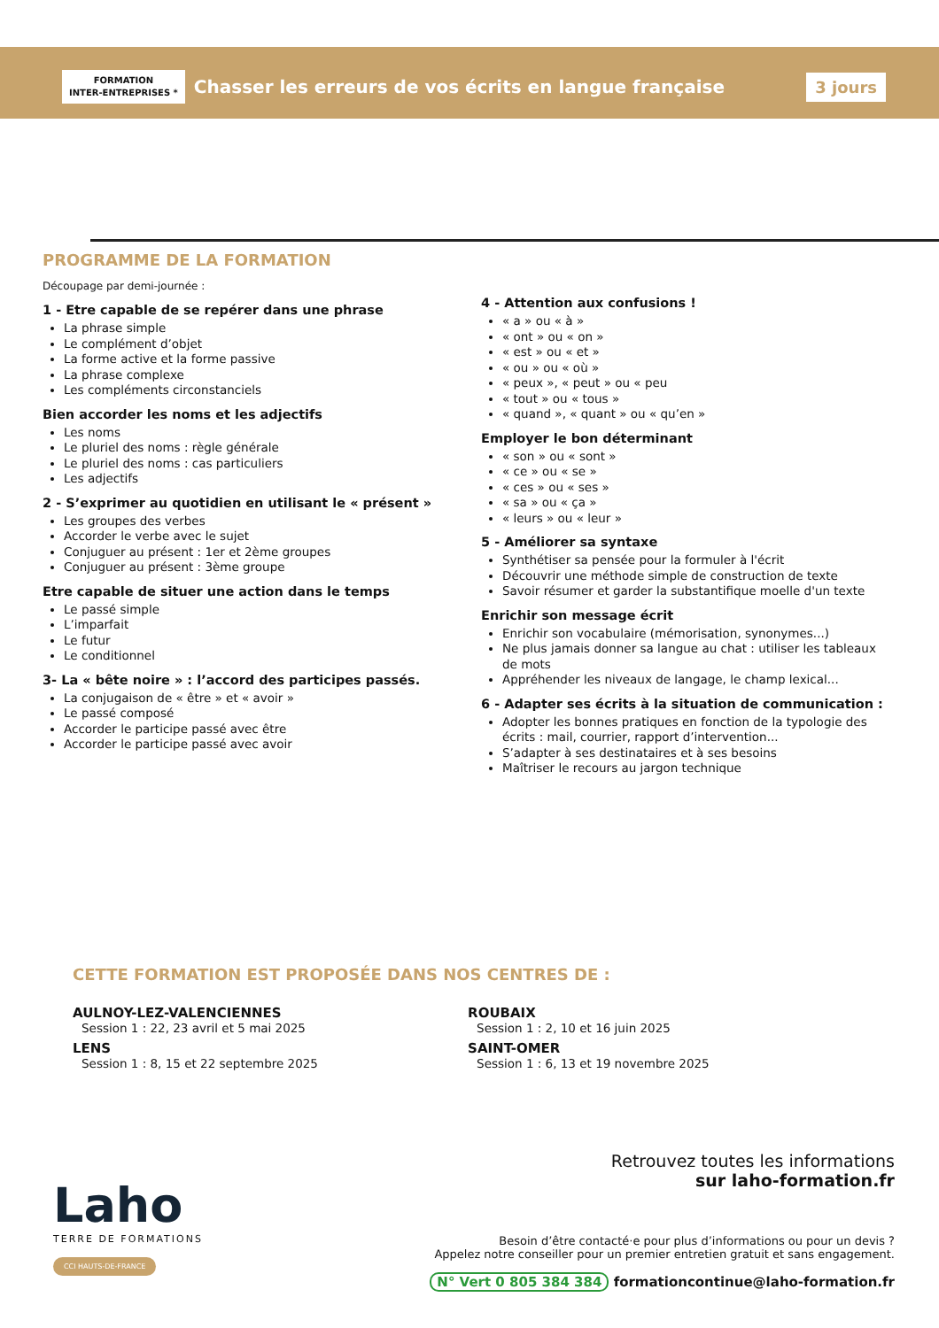FORMATION
INTER-ENTREPRISES *
Chasser les erreurs de vos écrits en langue française
3 jours
PROGRAMME DE LA FORMATION
Découpage par demi-journée :
1 - Etre capable de se repérer dans une phrase
La phrase simple
Le complément d’objet
La forme active et la forme passive
La phrase complexe
Les compléments circonstanciels
Bien accorder les noms et les adjectifs
Les noms
Le pluriel des noms : règle générale
Le pluriel des noms : cas particuliers
Les adjectifs
2 - S’exprimer au quotidien en utilisant le « présent »
Les groupes des verbes
Accorder le verbe avec le sujet
Conjuguer au présent : 1er et 2ème groupes
Conjuguer au présent : 3ème groupe
Etre capable de situer une action dans le temps
Le passé simple
L’imparfait
Le futur
Le conditionnel
3- La « bête noire » : l’accord des participes passés.
La conjugaison de « être » et « avoir »
Le passé composé
Accorder le participe passé avec être
Accorder le participe passé avec avoir
4 - Attention aux confusions !
« a » ou « à »
« ont » ou « on »
« est » ou « et »
« ou » ou « où »
« peux », « peut » ou « peu
« tout » ou « tous »
« quand », « quant » ou « qu’en »
Employer le bon déterminant
« son » ou « sont »
« ce » ou « se »
« ces » ou « ses »
« sa » ou « ça »
« leurs » ou « leur »
5 - Améliorer sa syntaxe
Synthétiser sa pensée pour la formuler à l'écrit
Découvrir une méthode simple de construction de texte
Savoir résumer et garder la substantifique moelle d'un texte
Enrichir son message écrit
Enrichir son vocabulaire (mémorisation, synonymes...)
Ne plus jamais donner sa langue au chat : utiliser les tableaux de mots
Appréhender les niveaux de langage, le champ lexical...
6 - Adapter ses écrits à la situation de communication :
Adopter les bonnes pratiques en fonction de la typologie des écrits : mail, courrier, rapport d’intervention...
S’adapter à ses destinataires et à ses besoins
Maîtriser le recours au jargon technique
CETTE FORMATION EST PROPOSÉE DANS NOS CENTRES DE :
AULNOY-LEZ-VALENCIENNES
Session 1 : 22, 23 avril et 5 mai 2025
LENS
Session 1 : 8, 15 et 22 septembre 2025
ROUBAIX
Session 1 : 2, 10 et 16 juin 2025
SAINT-OMER
Session 1 : 6, 13 et 19 novembre 2025
Laho
TERRE DE FORMATIONS
CCI HAUTS-DE-FRANCE
Retrouvez toutes les informations
sur laho-formation.fr
Besoin d’être contacté·e pour plus d’informations ou pour un devis ?
Appelez notre conseiller pour un premier entretien gratuit et sans engagement.
N° Vert 0 805 384 384 formationcontinue@laho-formation.fr